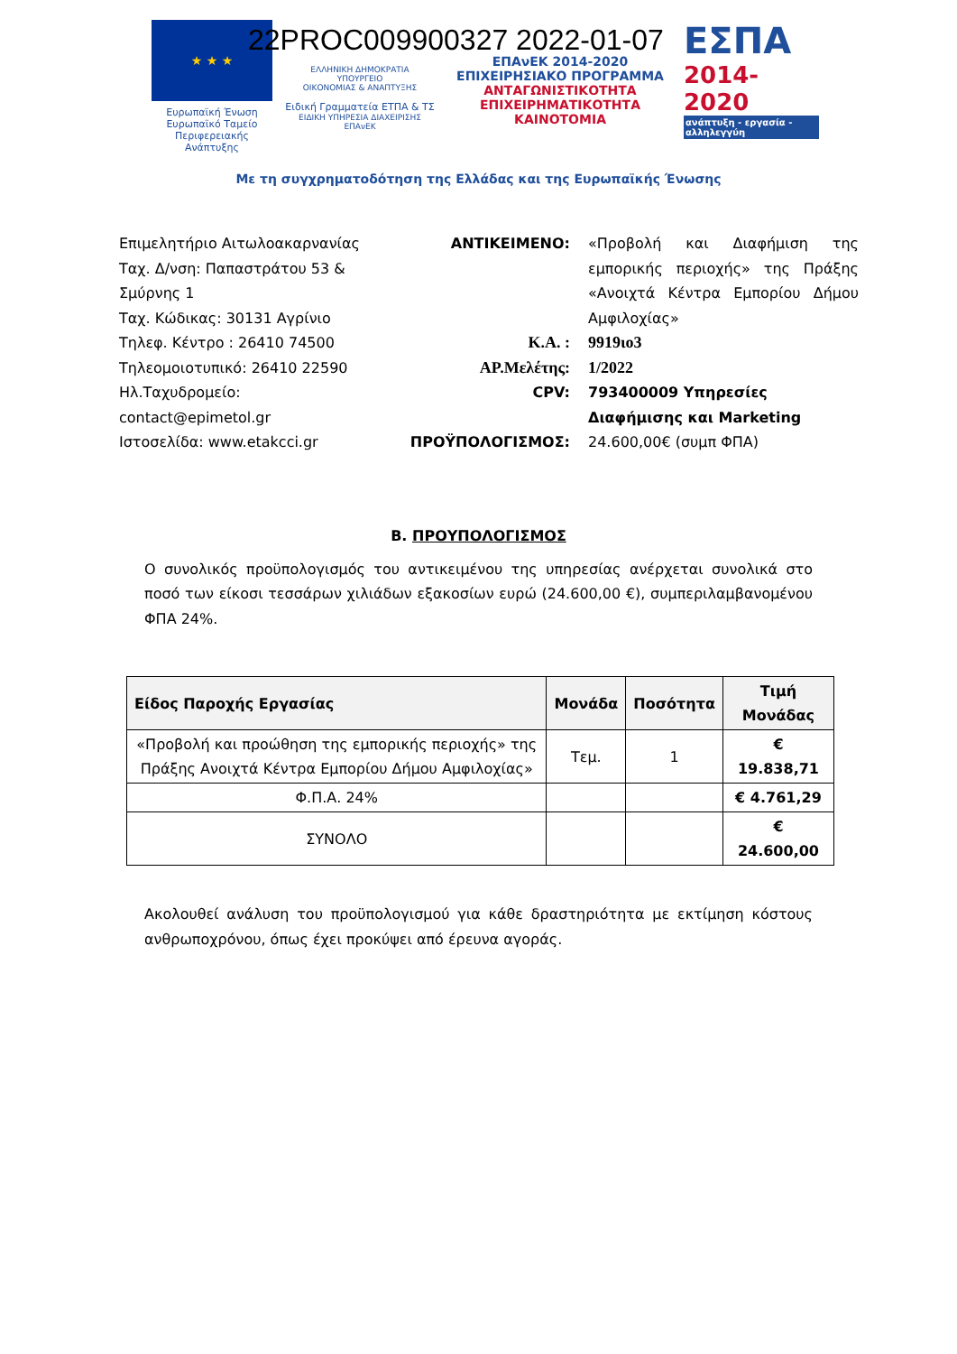22PROC009900327 2022-01-07
★ ★ ★
Ευρωπαϊκή Ένωση
Ευρωπαϊκό Ταμείο
Περιφερειακής Ανάπτυξης
ΕΛΛΗΝΙΚΗ ΔΗΜΟΚΡΑΤΙΑ
ΥΠΟΥΡΓΕΙΟ
ΟΙΚΟΝΟΜΙΑΣ & ΑΝΑΠΤΥΞΗΣ
Ειδική Γραμματεία ΕΤΠΑ & ΤΣ
ΕΙΔΙΚΗ ΥΠΗΡΕΣΙΑ ΔΙΑΧΕΙΡΙΣΗΣ ΕΠΑνΕΚ
ΕΠΑνΕΚ 2014-2020
ΕΠΙΧΕΙΡΗΣΙΑΚΟ ΠΡΟΓΡΑΜΜΑ
ΑΝΤΑΓΩΝΙΣΤΙΚΟΤΗΤΑ
ΕΠΙΧΕΙΡΗΜΑΤΙΚΟΤΗΤΑ
ΚΑΙΝΟΤΟΜΙΑ
ΕΣΠΑ
2014-2020
ανάπτυξη - εργασία - αλληλεγγύη
Με τη συγχρηματοδότηση της Ελλάδας και της Ευρωπαϊκής Ένωσης
Επιμελητήριο Αιτωλοακαρνανίας
Ταχ. Δ/νση: Παπαστράτου 53 & Σμύρνης 1
Ταχ. Κώδικας: 30131 Αγρίνιο
Τηλεφ. Κέντρο : 26410 74500
Τηλεομοιοτυπικό: 26410 22590
Ηλ.Ταχυδρομείο:
contact@epimetol.gr
Ιστοσελίδα: www.etakcci.gr
| ΑΝΤΙΚΕΙΜΕΝΟ: | «Προβολή και Διαφήμιση της εμπορικής περιοχής» της Πράξης «Ανοιχτά Κέντρα Εμπορίου Δήμου Αμφιλοχίας» |
| Κ.Α. : | 9919ιο3 |
| ΑΡ.Μελέτης: | 1/2022 |
| CPV: | 793400009 Υπηρεσίες Διαφήμισης και Marketing |
| ΠΡΟΫΠΟΛΟΓΙΣΜΟΣ: | 24.600,00€ (συμπ ΦΠΑ) |
Β. ΠΡΟΥΠΟΛΟΓΙΣΜΟΣ
Ο συνολικός προϋπολογισμός του αντικειμένου της υπηρεσίας ανέρχεται συνολικά στο ποσό των είκοσι τεσσάρων χιλιάδων εξακοσίων ευρώ (24.600,00 €), συμπεριλαμβανομένου ΦΠΑ 24%.
| Είδος Παροχής Εργασίας | Μονάδα | Ποσότητα | Τιμή Μονάδας |
| --- | --- | --- | --- |
| «Προβολή και προώθηση της εμπορικής περιοχής» της Πράξης Ανοιχτά Κέντρα Εμπορίου Δήμου Αμφιλοχίας» | Τεμ. | 1 | € 19.838,71 |
| Φ.Π.Α. 24% | | | € 4.761,29 |
| ΣΥΝΟΛΟ | | | € 24.600,00 |
Ακολουθεί ανάλυση του προϋπολογισμού για κάθε δραστηριότητα με εκτίμηση κόστους ανθρωποχρόνου, όπως έχει προκύψει από έρευνα αγοράς.